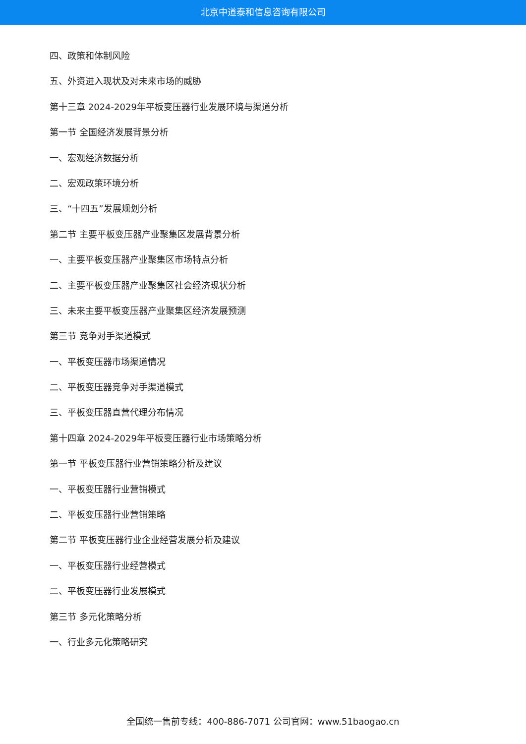北京中道泰和信息咨询有限公司
四、政策和体制风险
五、外资进入现状及对未来市场的威胁
第十三章 2024-2029年平板变压器行业发展环境与渠道分析
第一节 全国经济发展背景分析
一、宏观经济数据分析
二、宏观政策环境分析
三、“十四五”发展规划分析
第二节 主要平板变压器产业聚集区发展背景分析
一、主要平板变压器产业聚集区市场特点分析
二、主要平板变压器产业聚集区社会经济现状分析
三、未来主要平板变压器产业聚集区经济发展预测
第三节 竞争对手渠道模式
一、平板变压器市场渠道情况
二、平板变压器竞争对手渠道模式
三、平板变压器直营代理分布情况
第十四章 2024-2029年平板变压器行业市场策略分析
第一节 平板变压器行业营销策略分析及建议
一、平板变压器行业营销模式
二、平板变压器行业营销策略
第二节 平板变压器行业企业经营发展分析及建议
一、平板变压器行业经营模式
二、平板变压器行业发展模式
第三节 多元化策略分析
一、行业多元化策略研究
全国统一售前专线：400-886-7071 公司官网：www.51baogao.cn